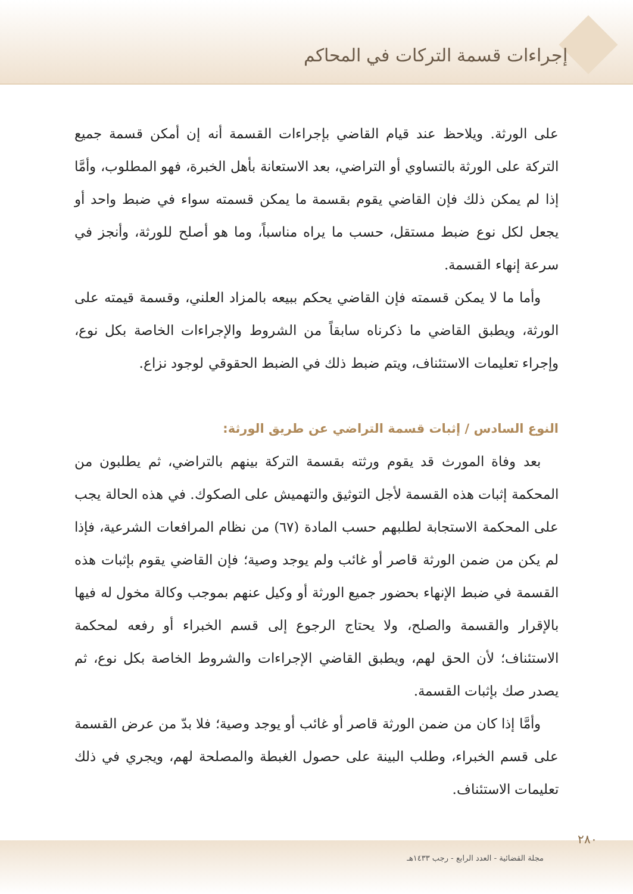إجراءات قسمة التركات في المحاكم
على الورثة. ويلاحظ عند قيام القاضي بإجراءات القسمة أنه إن أمكن قسمة جميع التركة على الورثة بالتساوي أو التراضي، بعد الاستعانة بأهل الخبرة، فهو المطلوب، وأمَّا إذا لم يمكن ذلك فإن القاضي يقوم بقسمة ما يمكن قسمته سواء في ضبط واحد أو يجعل لكل نوع ضبط مستقل، حسب ما يراه مناسباً، وما هو أصلح للورثة، وأنجز في سرعة إنهاء القسمة.
وأما ما لا يمكن قسمته فإن القاضي يحكم ببيعه بالمزاد العلني، وقسمة قيمته على الورثة، ويطبق القاضي ما ذكرناه سابقاً من الشروط والإجراءات الخاصة بكل نوع، وإجراء تعليمات الاستئناف، ويتم ضبط ذلك في الضبط الحقوقي لوجود نزاع.
النوع السادس / إثبات قسمة التراضي عن طريق الورثة:
بعد وفاة المورث قد يقوم ورثته بقسمة التركة بينهم بالتراضي، ثم يطلبون من المحكمة إثبات هذه القسمة لأجل التوثيق والتهميش على الصكوك. في هذه الحالة يجب على المحكمة الاستجابة لطلبهم حسب المادة (٦٧) من نظام المرافعات الشرعية، فإذا لم يكن من ضمن الورثة قاصر أو غائب ولم يوجد وصية؛ فإن القاضي يقوم بإثبات هذه القسمة في ضبط الإنهاء بحضور جميع الورثة أو وكيل عنهم بموجب وكالة مخول له فيها بالإقرار والقسمة والصلح، ولا يحتاج الرجوع إلى قسم الخبراء أو رفعه لمحكمة الاستئناف؛ لأن الحق لهم، ويطبق القاضي الإجراءات والشروط الخاصة بكل نوع، ثم يصدر صك بإثبات القسمة.
وأمَّا إذا كان من ضمن الورثة قاصر أو غائب أو يوجد وصية؛ فلا بدّ من عرض القسمة على قسم الخبراء، وطلب البينة على حصول الغبطة والمصلحة لهم، ويجري في ذلك تعليمات الاستئناف.
٢٨٠
مجلة القضائية - العدد الرابع - رجب ١٤٣٣هـ